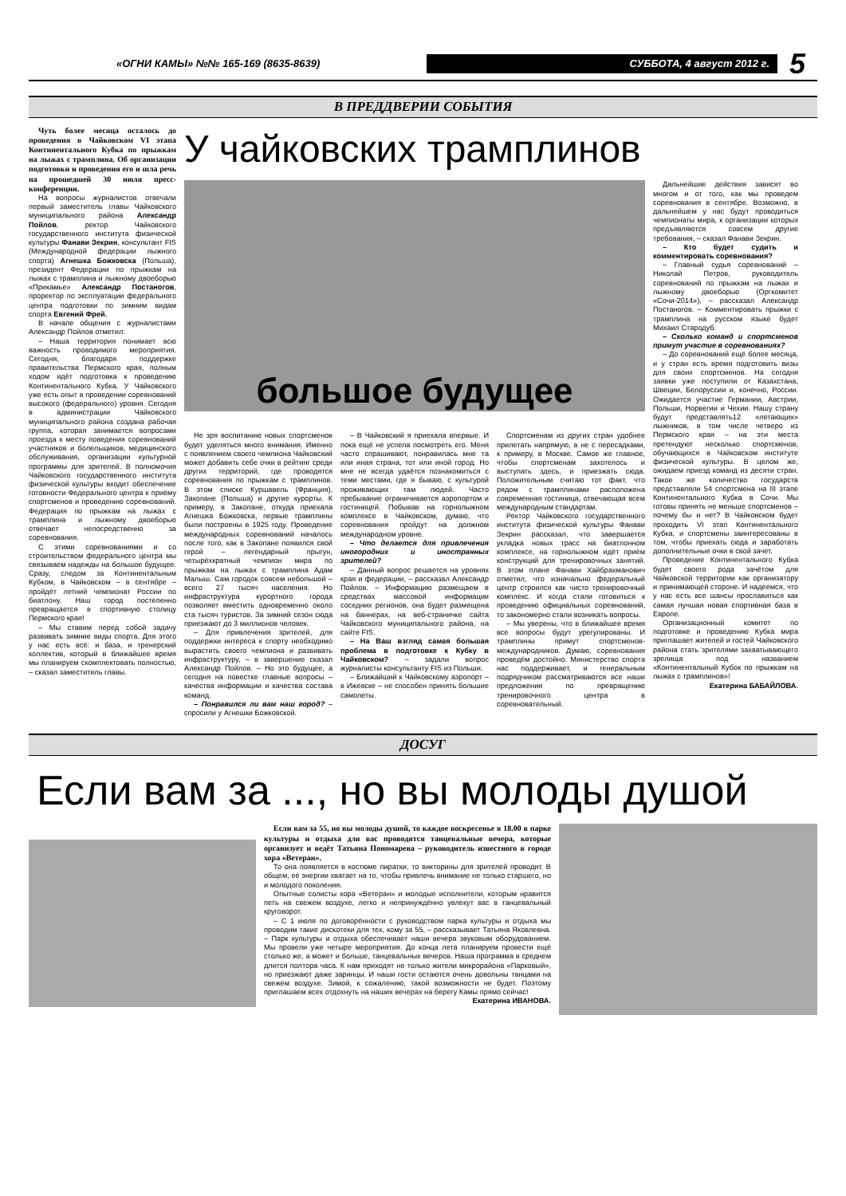«ОГНИ КАМЫ» №№ 165-169 (8635-8639)
СУББОТА, 4 август 2012 г.
5
В ПРЕДДВЕРИИ СОБЫТИЯ
Чуть более месяца осталось до проведения в Чайковском VI этапа Континентального Кубка по прыжкам на лыжах с трамплина. Об организации подготовки и проведения его и шла речь на прошедшей 30 июля пресс-конференции.
На вопросы журналистов отвечали первый заместитель главы Чайковского муниципального района Александр Пойлов, ректор Чайковского государственного института физической культуры Фанави Зекрин, консультант FIS (Международной федерации лыжного спорта) Агнешка Божковска (Польша), президент Федерации по прыжкам на лыжах с трамплина и лыжному двоеборью «Прикамье» Александр Постаногов, проректор по эксплуатации федерального центра подготовки по зимним видам спорта Евгений Фрей.
В начале общения с журналистами Александр Пойлов отметил:
– Наша территория понимает всю важность проводимого мероприятия. Сегодня, благодаря поддержке правительства Пермского края, полным ходом идёт подготовка к проведению Континентального Кубка. У Чайковского уже есть опыт в проведении соревнований высокого (федерального) уровня. Сегодня в администрации Чайковского муниципального района создана рабочая группа, которая занимается вопросами проезда к месту поведения соревнований участников и болельщиков, медицинского обслуживания, организации культурной программы для зрителей. В полномочия Чайковского государственного института физической культуры входит обеспечение готовности Федерального центра к приёму спортсменов и проведению соревнований. Федерация по прыжкам на лыжах с трамплина и лыжному двоеборью отвечает непосредственно за соревнования.
С этими соревнованиями и со строительством федерального центра мы связываем надежды на большое будущее. Сразу, следом за Континентальным Кубком, в Чайковском – в сентябре – пройдёт летний чемпионат России по биатлону. Наш город постепенно превращается в спортивную столицу Пермского края!
– Мы ставим перед собой задачу развивать зимние виды спорта. Для этого у нас есть всё: и база, и тренерский коллектив, который в ближайшее время мы планируем скомплектовать полностью, – сказал заместитель главы.
У чайковских трамплинов
большое будущее
Не зря воспитанию новых спортсменов будет уделяться много внимания. Именно с появлением своего чемпиона Чайковский может добавить себе очки в рейтинг среди других территорий, где проводятся соревнования по прыжкам с трамплинов. В этом списке Куршавель (Франция), Закопане (Польша) и другие курорты. К примеру, в Закопане, откуда приехала Агнешка Божковска, первые трамплины были построены в 1925 году. Проведение международных соревнований началось после того, как в Закопане появился свой герой – легендарный прыгун, четырёхкратный чемпион мира по прыжкам на лыжах с трамплина Адам Малыш. Сам городок совсем небольшой – всего 27 тысяч населения. Но инфраструктура курортного города позволяет вместить одновременно около ста тысяч туристов. За зимний сезон сюда приезжают до 3 миллионов человек.
– Для привлечения зрителей, для поддержки интереса к спорту необходимо вырастить своего чемпиона и развивать инфраструктуру, – в завершение сказал Александр Пойлов. – Но это будущее, а сегодня на повестке главные вопросы – качества информации и качества состава команд.
– Понравился ли вам наш город? – спросили у Агнешки Божковской.
– В Чайковский я приехала впервые. И пока ещё не успела посмотреть его. Меня часто спрашивают, понравилась мне та или иная страна, тот или иной город. Но мне не всегда удаётся познакомиться с теми местами, где я бываю, с культурой проживающих там людей. Часто пребывание ограничивается аэропортом и гостиницей. Побывав на горнолыжном комплексе в Чайковском, думаю, что соревнования пройдут на должном международном уровне.
– Что делается для привлечения иногородних и иностранных зрителей?
– Данный вопрос решается на уровнях края и федерации, – рассказал Александр Пойлов. – Информацию размещаем в средствах массовой информации соседних регионов, она будет размещена на баннерах, на веб-страничке сайта Чайковского муниципального района, на сайте FIS.
– На Ваш взгляд самая большая проблема в подготовке к Кубку в Чайковском? – задали вопрос журналисты консультанту FIS из Польши.
– Ближайший к Чайковскому аэропорт – в Ижевске – не способен принять большие самолеты.
Спортсменам из других стран удобнее прилетать напрямую, а не с пересадками, к примеру, в Москве. Самое же главное, чтобы спортсменам захотелось и выступать здесь, и приезжать сюда. Положительным считаю тот факт, что рядом с трамплинами расположена современная гостиница, отвечающая всем международным стандартам.
Ректор Чайковского государственного института физической культуры Фанави Зекрин рассказал, что завершается укладка новых трасс на биатлонном комплексе, на горнолыжном идёт приём конструкций для тренировочных занятий. В этом плане Фанави Хайбрахманович отметил, что изначально федеральный центр строился как чисто тренировочный комплекс. И когда стали готовиться к проведению официальных соревнований, то закономерно стали возникать вопросы.
– Мы уверены, что в ближайшее время все вопросы будут урегулированы. И трамплины примут спортсменов-международников. Думаю, соревнования проведём достойно. Министерство спорта нас поддерживает, и генеральным подрядчиком рассматриваются все наши предложения по превращению тренировочного центра в соревновательный.
Дальнейшие действия зависят во многом и от того, как мы проведем соревнования в сентябре. Возможно, в дальнейшем у нас будут проводиться чемпионаты мира, к организации которых предъявляются совсем другие требования, – сказал Фанави Зекрин.
– Кто будет судить и комментировать соревнования?
– Главный судья соревнований – Николай Петров, руководитель соревнований по прыжкам на лыжах и лыжному двоеборью (Оргкомитет «Сочи-2014»), – рассказал Александр Постаногов. – Комментировать прыжки с трамплина на русском языке будет Михаил Стародуб.
– Сколько команд и спортсменов примут участие в соревнованиях?
– До соревнований ещё более месяца, и у стран есть время подготовить визы для своих спортсменов. На сегодня заявки уже поступили от Казахстана, Швеции, Белоруссии и, конечно, России. Ожидается участие Германии, Австрии, Польши, Норвегии и Чехии. Нашу страну будут представлять12 «летающих» лыжников, в том числе четверо из Пермского края – на эти места претендуют несколько спортсменов, обучающихся в Чайковском институте физической культуры. В целом же, ожидаем приезд команд из десяти стран. Такое же количество государств представляли 54 спортсмена на III этапе Континентального Кубка в Сочи. Мы готовы принять не меньше спортсменов – почему бы и нет? В Чайковском будет проходить VI этап Континентального Кубка, и спортсмены заинтересованы в том, чтобы приехать сюда и заработать дополнительные очки в свой зачет.
Проведение Континентального Кубка будет своего рода зачётом для Чайковской территории как организатору и принимающей стороне. И надеемся, что у нас есть все шансы прославиться как самая лучшая новая спортивная база в Европе.
Организационный комитет по подготовке и проведению Кубка мира приглашает жителей и гостей Чайковского района стать зрителями захватывающего зрелища под названием «Континентальный Кубок по прыжкам на лыжах с трамплинов»!
Екатерина БАБАЙЛОВА.
ДОСУГ
Если вам за ..., но вы молоды душой
Если вам за 55, но вы молоды душой, то каждое воскресенье в 18.00 в парке культуры и отдыха для вас проводятся танцевальные вечера, которые организует и ведёт Татьяна Пономарева – руководитель известного в городе хора «Ветеран».
То она появляется в костюме пиратки, то викторины для зрителей проводит. В общем, её энергии хватает на то, чтобы привлечь внимание не только старшего, но и молодого поколения.
Опытные солисты хора «Ветеран» и молодые исполнители, которым нравится петь на свежем воздухе, легко и непринуждённо увлекут вас в танцевальный круговорот.
– С 1 июля по договорённости с руководством парка культуры и отдыха мы проводим такие дискотеки для тех, кому за 55, – рассказывает Татьяна Яковлевна. – Парк культуры и отдыха обеспечивает наши вечера звуковым оборудованием. Мы провели уже четыре мероприятия. До конца лета планируем провести ещё столько же, а может и больше, танцевальных вечеров. Наша программа в среднем длится полтора часа. К нам приходят не только жители микрорайона «Парковый», но приезжают даже заринцы. И наши гости остаются очень довольны танцами на свежем воздухе. Зимой, к сожалению, такой возможности не будет. Поэтому приглашаем всех отдохнуть на наших вечерах на берегу Камы прямо сейчас!
Екатерина ИВАНОВА.